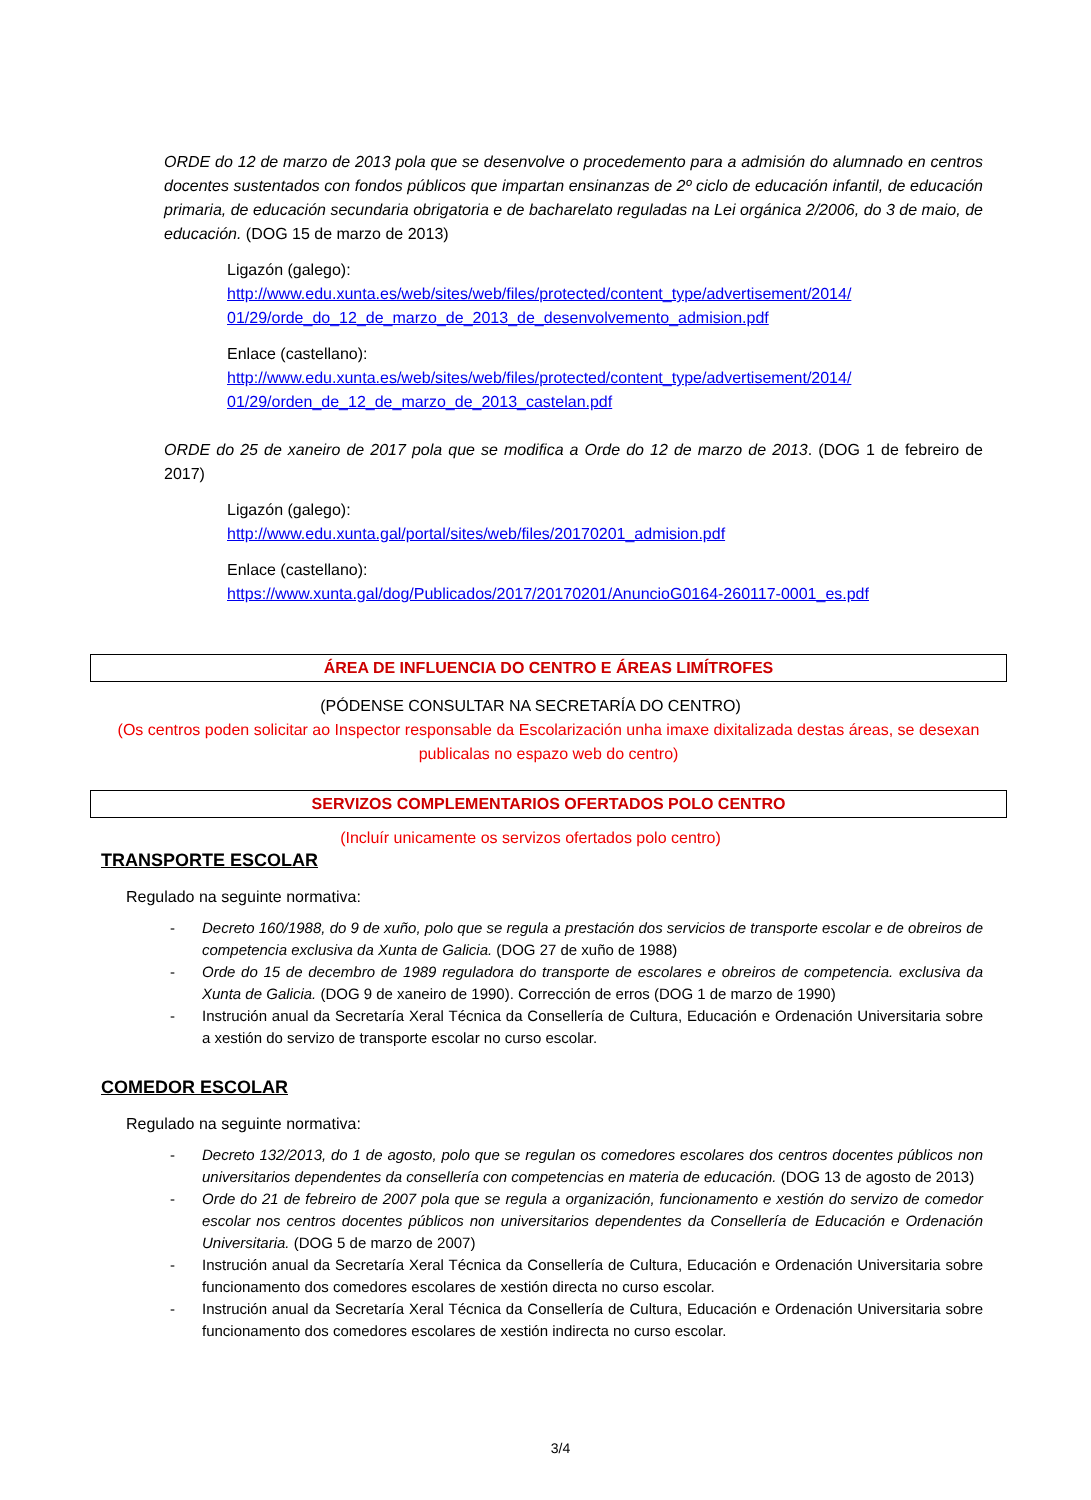ORDE do 12 de marzo de 2013 pola que se desenvolve o procedemento para a admisión do alumnado en centros docentes sustentados con fondos públicos que impartan ensinanzas de 2º ciclo de educación infantil, de educación primaria, de educación secundaria obrigatoria e de bacharelato reguladas na Lei orgánica 2/2006, do 3 de maio, de educación. (DOG 15 de marzo de 2013)
Ligazón (galego):
http://www.edu.xunta.es/web/sites/web/files/protected/content_type/advertisement/2014/ 01/29/orde_do_12_de_marzo_de_2013_de_desenvolvemento_admision.pdf
Enlace (castellano):
http://www.edu.xunta.es/web/sites/web/files/protected/content_type/advertisement/2014/ 01/29/orden_de_12_de_marzo_de_2013_castelan.pdf
ORDE do 25 de xaneiro de 2017 pola que se modifica a Orde do 12 de marzo de 2013. (DOG 1 de febreiro de 2017)
Ligazón (galego):
http://www.edu.xunta.gal/portal/sites/web/files/20170201_admision.pdf
Enlace (castellano):
https://www.xunta.gal/dog/Publicados/2017/20170201/AnuncioG0164-260117-0001_es.pdf
ÁREA DE INFLUENCIA DO CENTRO E ÁREAS LIMÍTROFES
(PÓDENSE CONSULTAR NA SECRETARÍA DO CENTRO)
(Os centros poden solicitar ao Inspector responsable da Escolarización unha imaxe dixitalizada destas áreas, se desexan publicalas no espazo web do centro)
SERVIZOS COMPLEMENTARIOS OFERTADOS POLO CENTRO
(Incluír unicamente os servizos ofertados polo centro)
TRANSPORTE ESCOLAR
Regulado na seguinte normativa:
- Decreto 160/1988, do 9 de xuño, polo que se regula a prestación dos servicios de transporte escolar e de obreiros de competencia exclusiva da Xunta de Galicia. (DOG 27 de xuño de 1988)
- Orde do 15 de decembro de 1989 reguladora do transporte de escolares e obreiros de competencia. exclusiva da Xunta de Galicia. (DOG 9 de xaneiro de 1990). Corrección de erros (DOG 1 de marzo de 1990)
- Instrución anual da Secretaría Xeral Técnica da Consellería de Cultura, Educación e Ordenación Universitaria sobre a xestión do servizo de transporte escolar no curso escolar.
COMEDOR ESCOLAR
Regulado na seguinte normativa:
- Decreto 132/2013, do 1 de agosto, polo que se regulan os comedores escolares dos centros docentes públicos non universitarios dependentes da consellería con competencias en materia de educación. (DOG 13 de agosto de 2013)
- Orde do 21 de febreiro de 2007 pola que se regula a organización, funcionamento e xestión do servizo de comedor escolar nos centros docentes públicos non universitarios dependentes da Consellería de Educación e Ordenación Universitaria. (DOG 5 de marzo de 2007)
- Instrución anual da Secretaría Xeral Técnica da Consellería de Cultura, Educación e Ordenación Universitaria sobre funcionamento dos comedores escolares de xestión directa no curso escolar.
- Instrución anual da Secretaría Xeral Técnica da Consellería de Cultura, Educación e Ordenación Universitaria sobre funcionamento dos comedores escolares de xestión indirecta no curso escolar.
3/4